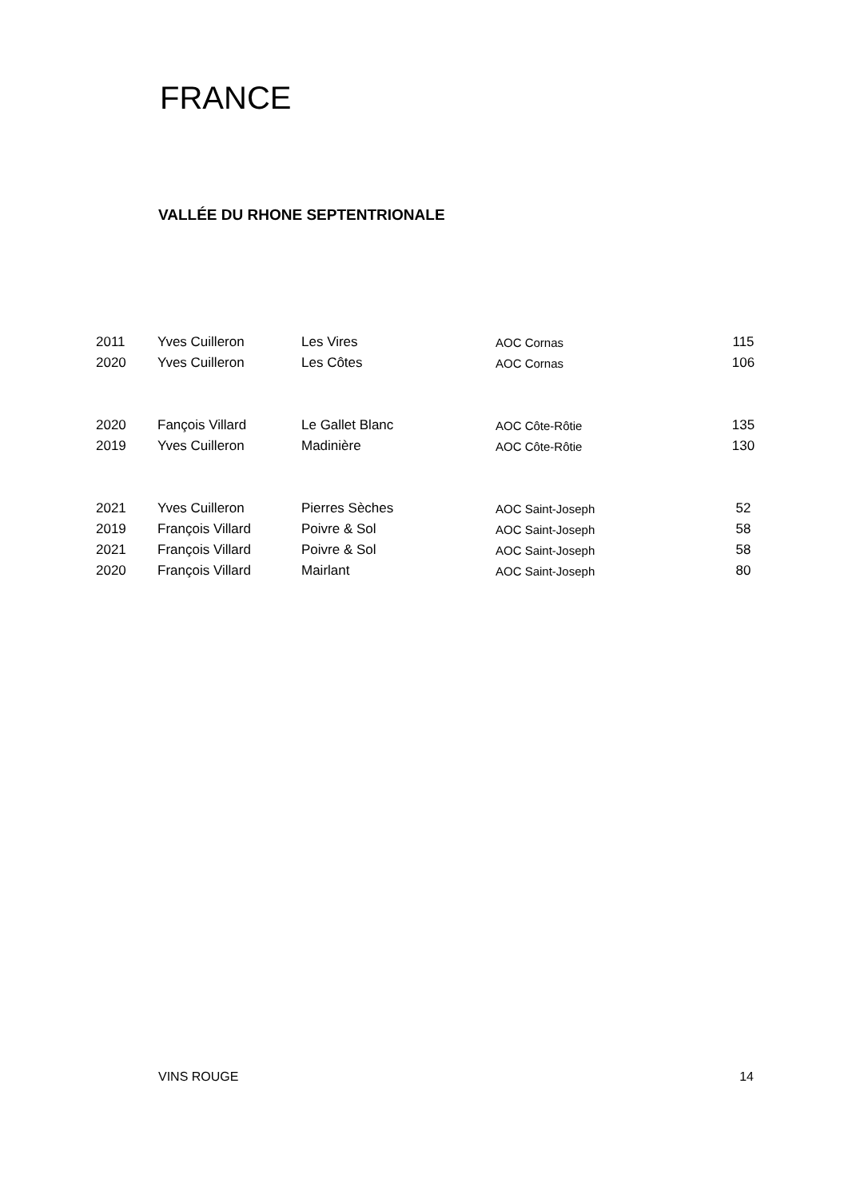FRANCE
VALLÉE DU RHONE SEPTENTRIONALE
| 2011 | Yves Cuilleron | Les Vires | AOC Cornas | 115 |
| 2020 | Yves Cuilleron | Les Côtes | AOC Cornas | 106 |
| 2020 | Fançois Villard | Le Gallet Blanc | AOC Côte-Rôtie | 135 |
| 2019 | Yves Cuilleron | Madinière | AOC Côte-Rôtie | 130 |
| 2021 | Yves Cuilleron | Pierres Sèches | AOC Saint-Joseph | 52 |
| 2019 | François Villard | Poivre & Sol | AOC Saint-Joseph | 58 |
| 2021 | François Villard | Poivre & Sol | AOC Saint-Joseph | 58 |
| 2020 | François Villard | Mairlant | AOC Saint-Joseph | 80 |
VINS ROUGE 14